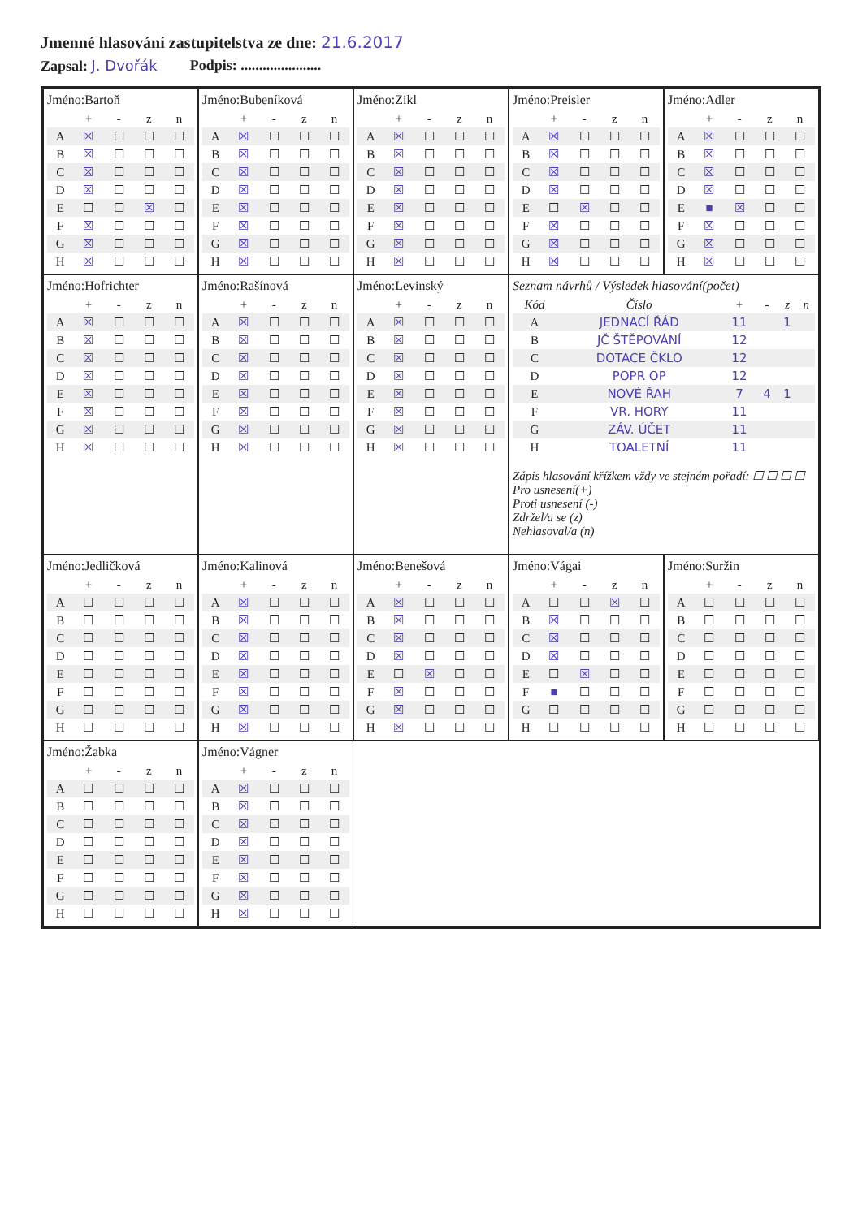Jmenné hlasování zastupitelstva ze dne: 21.6.2017
Zapsal: J. Dvořák Podpis: ......................
Jméno:Bartoň
| | + | - | z | n |
| --- | --- | --- | --- | --- |
| A | ☒ | ☐ | ☐ | ☐ |
| B | ☒ | ☐ | ☐ | ☐ |
| C | ☒ | ☐ | ☐ | ☐ |
| D | ☒ | ☐ | ☐ | ☐ |
| E | ☐ | ☐ | ☒ | ☐ |
| F | ☒ | ☐ | ☐ | ☐ |
| G | ☒ | ☐ | ☐ | ☐ |
| H | ☒ | ☐ | ☐ | ☐ |
Jméno:Bubeníková
| | + | - | z | n |
| --- | --- | --- | --- | --- |
| A | ☒ | ☐ | ☐ | ☐ |
| B | ☒ | ☐ | ☐ | ☐ |
| C | ☒ | ☐ | ☐ | ☐ |
| D | ☒ | ☐ | ☐ | ☐ |
| E | ☒ | ☐ | ☐ | ☐ |
| F | ☒ | ☐ | ☐ | ☐ |
| G | ☒ | ☐ | ☐ | ☐ |
| H | ☒ | ☐ | ☐ | ☐ |
Jméno:Zikl
| | + | - | z | n |
| --- | --- | --- | --- | --- |
| A | ☒ | ☐ | ☐ | ☐ |
| B | ☒ | ☐ | ☐ | ☐ |
| C | ☒ | ☐ | ☐ | ☐ |
| D | ☒ | ☐ | ☐ | ☐ |
| E | ☒ | ☐ | ☐ | ☐ |
| F | ☒ | ☐ | ☐ | ☐ |
| G | ☒ | ☐ | ☐ | ☐ |
| H | ☒ | ☐ | ☐ | ☐ |
Jméno:Preisler
| | + | - | z | n |
| --- | --- | --- | --- | --- |
| A | ☒ | ☐ | ☐ | ☐ |
| B | ☒ | ☐ | ☐ | ☐ |
| C | ☒ | ☐ | ☐ | ☐ |
| D | ☒ | ☐ | ☐ | ☐ |
| E | ☐ | ☒ | ☐ | ☐ |
| F | ☒ | ☐ | ☐ | ☐ |
| G | ☒ | ☐ | ☐ | ☐ |
| H | ☒ | ☐ | ☐ | ☐ |
Jméno:Adler
| | + | - | z | n |
| --- | --- | --- | --- | --- |
| A | ☒ | ☐ | ☐ | ☐ |
| B | ☒ | ☐ | ☐ | ☐ |
| C | ☒ | ☐ | ☐ | ☐ |
| D | ☒ | ☐ | ☐ | ☐ |
| E | ■ | ☒ | ☐ | ☐ |
| F | ☒ | ☐ | ☐ | ☐ |
| G | ☒ | ☐ | ☐ | ☐ |
| H | ☒ | ☐ | ☐ | ☐ |
Jméno:Hofrichter
| | + | - | z | n |
| --- | --- | --- | --- | --- |
| A | ☒ | ☐ | ☐ | ☐ |
| B | ☒ | ☐ | ☐ | ☐ |
| C | ☒ | ☐ | ☐ | ☐ |
| D | ☒ | ☐ | ☐ | ☐ |
| E | ☒ | ☐ | ☐ | ☐ |
| F | ☒ | ☐ | ☐ | ☐ |
| G | ☒ | ☐ | ☐ | ☐ |
| H | ☒ | ☐ | ☐ | ☐ |
Jméno:Rašínová
| | + | - | z | n |
| --- | --- | --- | --- | --- |
| A | ☒ | ☐ | ☐ | ☐ |
| B | ☒ | ☐ | ☐ | ☐ |
| C | ☒ | ☐ | ☐ | ☐ |
| D | ☒ | ☐ | ☐ | ☐ |
| E | ☒ | ☐ | ☐ | ☐ |
| F | ☒ | ☐ | ☐ | ☐ |
| G | ☒ | ☐ | ☐ | ☐ |
| H | ☒ | ☐ | ☐ | ☐ |
Jméno:Levinský
| | + | - | z | n |
| --- | --- | --- | --- | --- |
| A | ☒ | ☐ | ☐ | ☐ |
| B | ☒ | ☐ | ☐ | ☐ |
| C | ☒ | ☐ | ☐ | ☐ |
| D | ☒ | ☐ | ☐ | ☐ |
| E | ☒ | ☐ | ☐ | ☐ |
| F | ☒ | ☐ | ☐ | ☐ |
| G | ☒ | ☐ | ☐ | ☐ |
| H | ☒ | ☐ | ☐ | ☐ |
Seznam návrhů / Výsledek hlasování(počet)
| Kód | Číslo | + | - | z | n |
| --- | --- | --- | --- | --- | --- |
| A | JEDNACÍ ŘÁD | 11 | | 1 | |
| B | JČ ŠTĚPOVÁNÍ | 12 | | | |
| C | DOTACE ČKLO | 12 | | | |
| D | POPR OP | 12 | | | |
| E | NOVÉ ŘAH | 7 | 4 | 1 | |
| F | VR. HORY | 11 | | | |
| G | ZÁV. ÚČET | 11 | | | |
| H | TOALETNÍ | 11 | | | |
Zápis hlasování křížkem vždy ve stejném pořadí: ☐ ☐ ☐ ☐
Pro usnesení(+)
Proti usnesení (-)
Zdržel/a se (z)
Nehlasoval/a (n)
Jméno:Jedličková
| | + | - | z | n |
| --- | --- | --- | --- | --- |
| A | ☐ | ☐ | ☐ | ☐ |
| B | ☐ | ☐ | ☐ | ☐ |
| C | ☐ | ☐ | ☐ | ☐ |
| D | ☐ | ☐ | ☐ | ☐ |
| E | ☐ | ☐ | ☐ | ☐ |
| F | ☐ | ☐ | ☐ | ☐ |
| G | ☐ | ☐ | ☐ | ☐ |
| H | ☐ | ☐ | ☐ | ☐ |
Jméno:Kalinová
| | + | - | z | n |
| --- | --- | --- | --- | --- |
| A | ☒ | ☐ | ☐ | ☐ |
| B | ☒ | ☐ | ☐ | ☐ |
| C | ☒ | ☐ | ☐ | ☐ |
| D | ☒ | ☐ | ☐ | ☐ |
| E | ☒ | ☐ | ☐ | ☐ |
| F | ☒ | ☐ | ☐ | ☐ |
| G | ☒ | ☐ | ☐ | ☐ |
| H | ☒ | ☐ | ☐ | ☐ |
Jméno:Benešová
| | + | - | z | n |
| --- | --- | --- | --- | --- |
| A | ☒ | ☐ | ☐ | ☐ |
| B | ☒ | ☐ | ☐ | ☐ |
| C | ☒ | ☐ | ☐ | ☐ |
| D | ☒ | ☐ | ☐ | ☐ |
| E | ☐ | ☒ | ☐ | ☐ |
| F | ☒ | ☐ | ☐ | ☐ |
| G | ☒ | ☐ | ☐ | ☐ |
| H | ☒ | ☐ | ☐ | ☐ |
Jméno:Vágai
| | + | - | z | n |
| --- | --- | --- | --- | --- |
| A | ☐ | ☐ | ☒ | ☐ |
| B | ☒ | ☐ | ☐ | ☐ |
| C | ☒ | ☐ | ☐ | ☐ |
| D | ☒ | ☐ | ☐ | ☐ |
| E | ☐ | ☒ | ☐ | ☐ |
| F | ■ | ☐ | ☐ | ☐ |
| G | ☐ | ☐ | ☐ | ☐ |
| H | ☐ | ☐ | ☐ | ☐ |
Jméno:Suržin
| | + | - | z | n |
| --- | --- | --- | --- | --- |
| A | ☐ | ☐ | ☐ | ☐ |
| B | ☐ | ☐ | ☐ | ☐ |
| C | ☐ | ☐ | ☐ | ☐ |
| D | ☐ | ☐ | ☐ | ☐ |
| E | ☐ | ☐ | ☐ | ☐ |
| F | ☐ | ☐ | ☐ | ☐ |
| G | ☐ | ☐ | ☐ | ☐ |
| H | ☐ | ☐ | ☐ | ☐ |
Jméno:Žabka
| | + | - | z | n |
| --- | --- | --- | --- | --- |
| A | ☐ | ☐ | ☐ | ☐ |
| B | ☐ | ☐ | ☐ | ☐ |
| C | ☐ | ☐ | ☐ | ☐ |
| D | ☐ | ☐ | ☐ | ☐ |
| E | ☐ | ☐ | ☐ | ☐ |
| F | ☐ | ☐ | ☐ | ☐ |
| G | ☐ | ☐ | ☐ | ☐ |
| H | ☐ | ☐ | ☐ | ☐ |
Jméno:Vágner
| | + | - | z | n |
| --- | --- | --- | --- | --- |
| A | ☒ | ☐ | ☐ | ☐ |
| B | ☒ | ☐ | ☐ | ☐ |
| C | ☒ | ☐ | ☐ | ☐ |
| D | ☒ | ☐ | ☐ | ☐ |
| E | ☒ | ☐ | ☐ | ☐ |
| F | ☒ | ☐ | ☐ | ☐ |
| G | ☒ | ☐ | ☐ | ☐ |
| H | ☒ | ☐ | ☐ | ☐ |